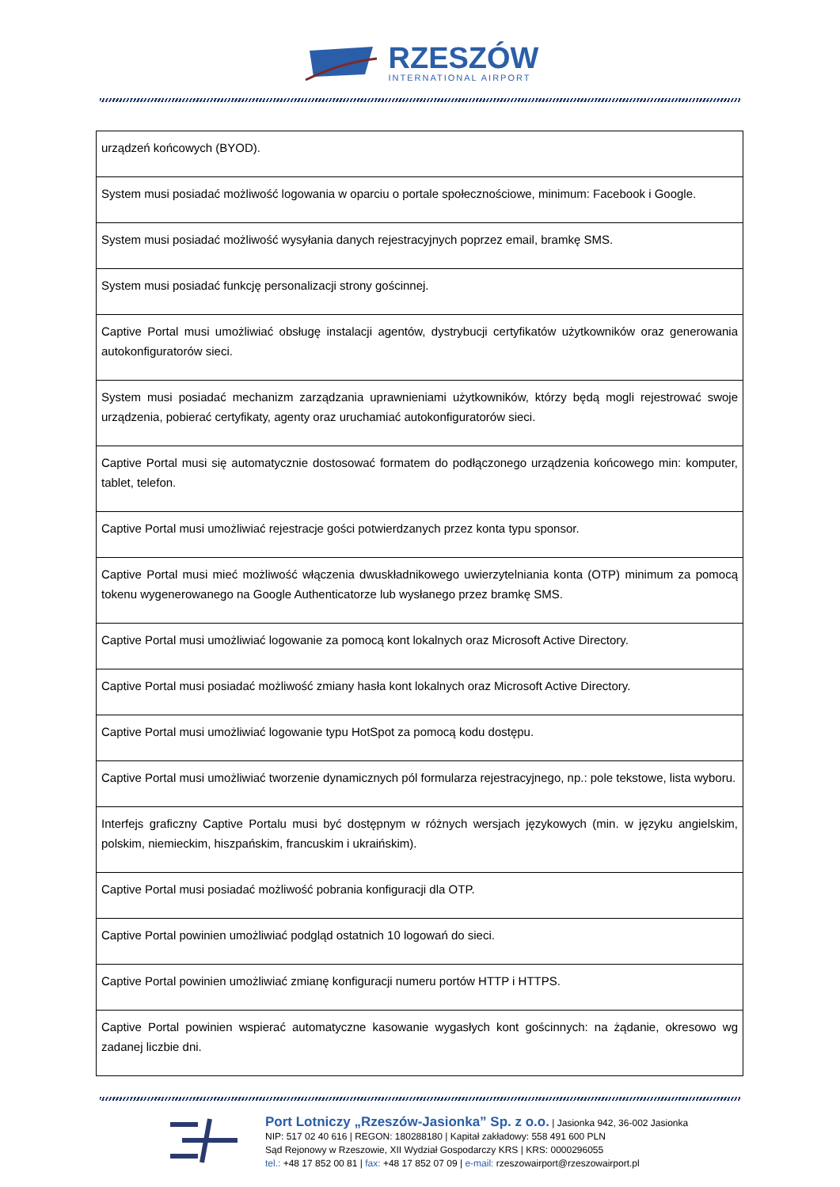RZESZÓW
INTERNATIONAL AIRPORT
| urządzeń końcowych (BYOD). |
| System musi posiadać możliwość logowania w oparciu o portale społecznościowe, minimum: Facebook i Google. |
| System musi posiadać możliwość wysyłania danych rejestracyjnych poprzez email, bramkę SMS. |
| System musi posiadać funkcję personalizacji strony gościnnej. |
| Captive Portal musi umożliwiać obsługę instalacji agentów, dystrybucji certyfikatów użytkowników oraz generowania autokonfiguratorów sieci. |
| System musi posiadać mechanizm zarządzania uprawnieniami użytkowników, którzy będą mogli rejestrować swoje urządzenia, pobierać certyfikaty, agenty oraz uruchamiać autokonfiguratorów sieci. |
| Captive Portal musi się automatycznie dostosować formatem do podłączonego urządzenia końcowego min: komputer, tablet, telefon. |
| Captive Portal musi umożliwiać rejestracje gości potwierdzanych przez konta typu sponsor. |
| Captive Portal musi mieć możliwość włączenia dwuskładnikowego uwierzytelniania konta (OTP) minimum za pomocą tokenu wygenerowanego na Google Authenticatorze lub wysłanego przez bramkę SMS. |
| Captive Portal musi umożliwiać logowanie za pomocą kont lokalnych oraz Microsoft Active Directory. |
| Captive Portal musi posiadać możliwość zmiany hasła kont lokalnych oraz Microsoft Active Directory. |
| Captive Portal musi umożliwiać logowanie typu HotSpot za pomocą kodu dostępu. |
| Captive Portal musi umożliwiać tworzenie dynamicznych pól formularza rejestracyjnego, np.: pole tekstowe, lista wyboru. |
| Interfejs graficzny Captive Portalu musi być dostępnym w różnych wersjach językowych (min. w języku angielskim, polskim, niemieckim, hiszpańskim, francuskim i ukraińskim). |
| Captive Portal musi posiadać możliwość pobrania konfiguracji dla OTP. |
| Captive Portal powinien umożliwiać podgląd ostatnich 10 logowań do sieci. |
| Captive Portal powinien umożliwiać zmianę konfiguracji numeru portów HTTP i HTTPS. |
| Captive Portal powinien wspierać automatyczne kasowanie wygasłych kont gościnnych: na żądanie, okresowo wg zadanej liczbie dni. |
Port Lotniczy „Rzeszów-Jasionka” Sp. z o.o. | Jasionka 942, 36-002 Jasionka
NIP: 517 02 40 616 | REGON: 180288180 | Kapitał zakładowy: 558 491 600 PLN
Sąd Rejonowy w Rzeszowie, XII Wydział Gospodarczy KRS | KRS: 0000296055
tel.: +48 17 852 00 81 | fax: +48 17 852 07 09 | e-mail: rzeszowairport@rzeszowairport.pl